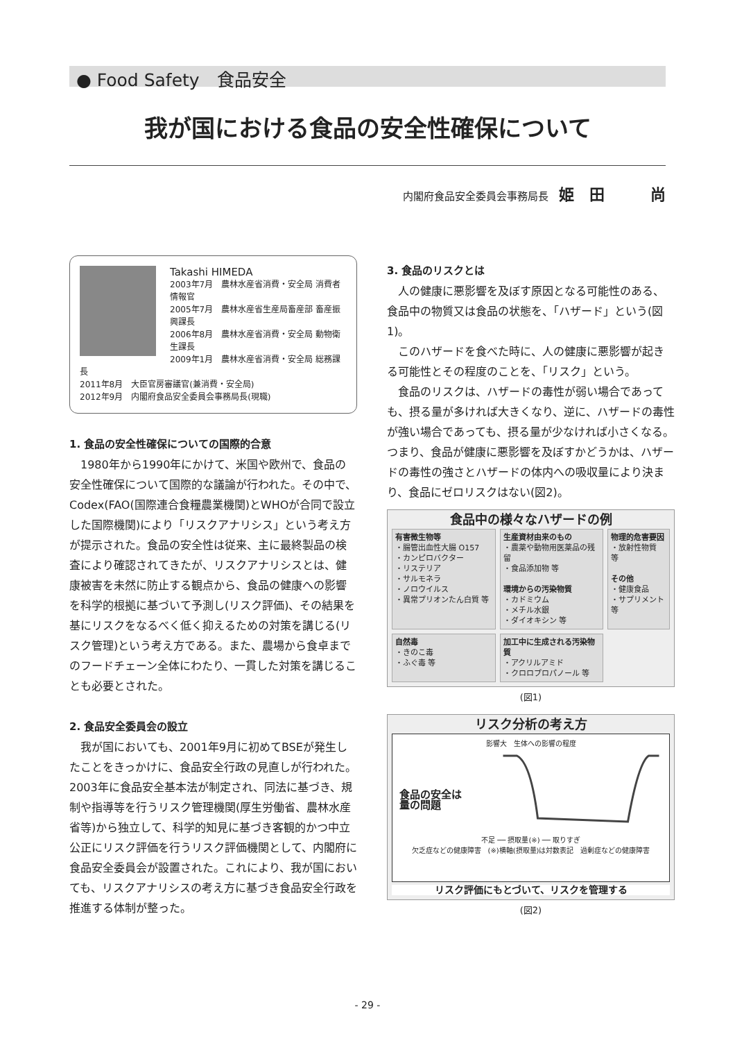● Food Safety　食品安全
我が国における食品の安全性確保について
内閣府食品安全委員会事務局長 姫　田　　　尚
Takashi HIMEDA
2003年7月　農林水産省消費・安全局 消費者情報官
2005年7月　農林水産省生産局畜産部 畜産振興課長
2006年8月　農林水産省消費・安全局 動物衛生課長
2009年1月　農林水産省消費・安全局 総務課長
2011年8月　大臣官房審議官(兼消費・安全局)
2012年9月　内閣府食品安全委員会事務局長(現職)
1. 食品の安全性確保についての国際的合意
1980年から1990年にかけて、米国や欧州で、食品の安全性確保について国際的な議論が行われた。その中で、Codex(FAO(国際連合食糧農業機関)とWHOが合同で設立した国際機関)により「リスクアナリシス」という考え方が提示された。食品の安全性は従来、主に最終製品の検査により確認されてきたが、リスクアナリシスとは、健康被害を未然に防止する観点から、食品の健康への影響を科学的根拠に基づいて予測し(リスク評価)、その結果を基にリスクをなるべく低く抑えるための対策を講じる(リスク管理)という考え方である。また、農場から食卓までのフードチェーン全体にわたり、一貫した対策を講じることも必要とされた。
2. 食品安全委員会の設立
我が国においても、2001年9月に初めてBSEが発生したことをきっかけに、食品安全行政の見直しが行われた。2003年に食品安全基本法が制定され、同法に基づき、規制や指導等を行うリスク管理機関(厚生労働省、農林水産省等)から独立して、科学的知見に基づき客観的かつ中立公正にリスク評価を行うリスク評価機関として、内閣府に食品安全委員会が設置された。これにより、我が国においても、リスクアナリシスの考え方に基づき食品安全行政を推進する体制が整った。
3. 食品のリスクとは
人の健康に悪影響を及ぼす原因となる可能性のある、食品中の物質又は食品の状態を、「ハザード」という(図1)。
このハザードを食べた時に、人の健康に悪影響が起きる可能性とその程度のことを、「リスク」という。
食品のリスクは、ハザードの毒性が弱い場合であっても、摂る量が多ければ大きくなり、逆に、ハザードの毒性が強い場合であっても、摂る量が少なければ小さくなる。つまり、食品が健康に悪影響を及ぼすかどうかは、ハザードの毒性の強さとハザードの体内への吸収量により決まり、食品にゼロリスクはない(図2)。
食品中の様々なハザードの例
有害微生物等
・腸管出血性大腸 O157
・カンピロバクター
・リステリア
・サルモネラ
・ノロウイルス
・異常プリオンたん白質 等
生産資材由来のもの
・農薬や動物用医薬品の残留
・食品添加物 等
環境からの汚染物質
・カドミウム
・メチル水銀
・ダイオキシン 等
物理的危害要因
・放射性物質 等
その他
・健康食品
・サプリメント 等
自然毒
・きのこ毒
・ふぐ毒 等
加工中に生成される汚染物質
・アクリルアミド
・クロロプロパノール 等
(図1)
リスク分析の考え方
影響大　生体への影響の程度
食品の安全は
量の問題
不足 ── 摂取量(※) ── 取りすぎ
欠乏症などの健康障害　(※)横軸(摂取量)は対数表記　過剰症などの健康障害
リスク評価にもとづいて、リスクを管理する
(図2)
- 29 -